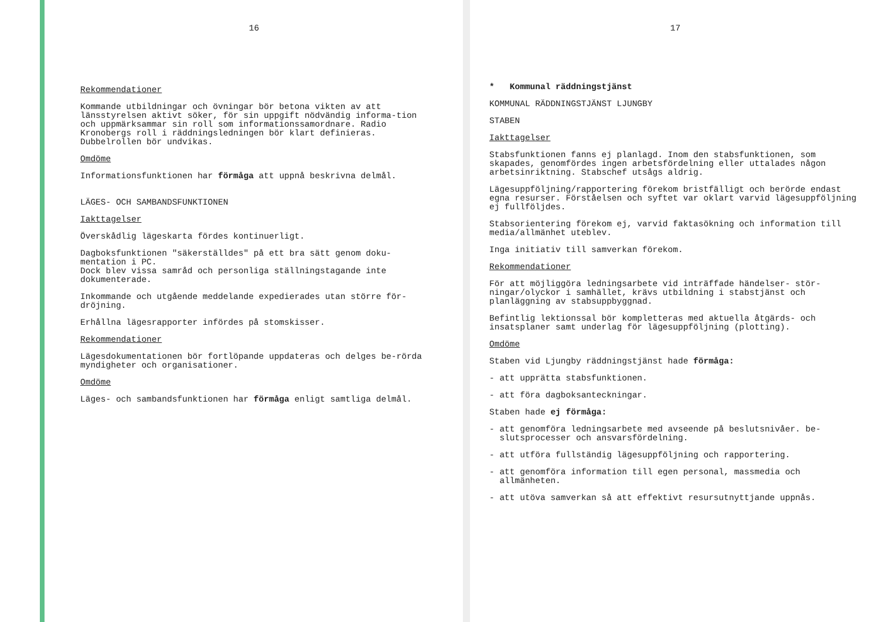16
Rekommendationer
Kommande utbildningar och övningar bör betona vikten av att länsstyrelsen aktivt söker, för sin uppgift nödvändig informa-tion och uppmärksammar sin roll som informationssamordnare. Radio Kronobergs roll i räddningsledningen bör klart definieras. Dubbelrollen bör undvikas.
Omdöme
Informationsfunktionen har förmåga att uppnå beskrivna delmål.
LÄGES- OCH SAMBANDSFUNKTIONEN
Iakttagelser
Överskådlig lägeskarta fördes kontinuerligt.
Dagboksfunktionen "säkerställdes" på ett bra sätt genom doku-mentation i PC.
Dock blev vissa samråd och personliga ställningstagande inte dokumenterade.
Inkommande och utgående meddelande expedierades utan större för-dröjning.
Erhållna lägesrapporter infördes på stomskisser.
Rekommendationer
Lägesdokumentationen bör fortlöpande uppdateras och delges be-rörda myndigheter och organisationer.
Omdöme
Läges- och sambandsfunktionen har förmåga enligt samtliga delmål.
17
* Kommunal räddningstjänst
KOMMUNAL RÄDDNINGSTJÄNST LJUNGBY
STABEN
Iakttagelser
Stabsfunktionen fanns ej planlagd. Inom den stabsfunktionen, som skapades, genomfördes ingen arbetsfördelning eller uttalades någon arbetsinriktning. Stabschef utsågs aldrig.
Lägesuppföljning/rapportering förekom bristfälligt och berörde endast egna resurser. Förståelsen och syftet var oklart varvid lägesuppföljning ej fullföljdes.
Stabsorientering förekom ej, varvid faktasökning och information till media/allmänhet uteblev.
Inga initiativ till samverkan förekom.
Rekommendationer
För att möjliggöra ledningsarbete vid inträffade händelser- stör-ningar/olyckor i samhället, krävs utbildning i stabstjänst och planläggning av stabsuppbyggnad.
Befintlig lektionssal bör kompletteras med aktuella åtgärds- och insatsplaner samt underlag för lägesuppföljning (plotting).
Omdöme
Staben vid Ljungby räddningstjänst hade förmåga:
- att upprätta stabsfunktionen.
- att föra dagboksanteckningar.
Staben hade ej förmåga:
- att genomföra ledningsarbete med avseende på beslutsnivåer. be-
slutsprocesser och ansvarsfördelning.
- att utföra fullständig lägesuppföljning och rapportering.
- att genomföra information till egen personal, massmedia och
allmänheten.
- att utöva samverkan så att effektivt resursutnyttjande uppnås.